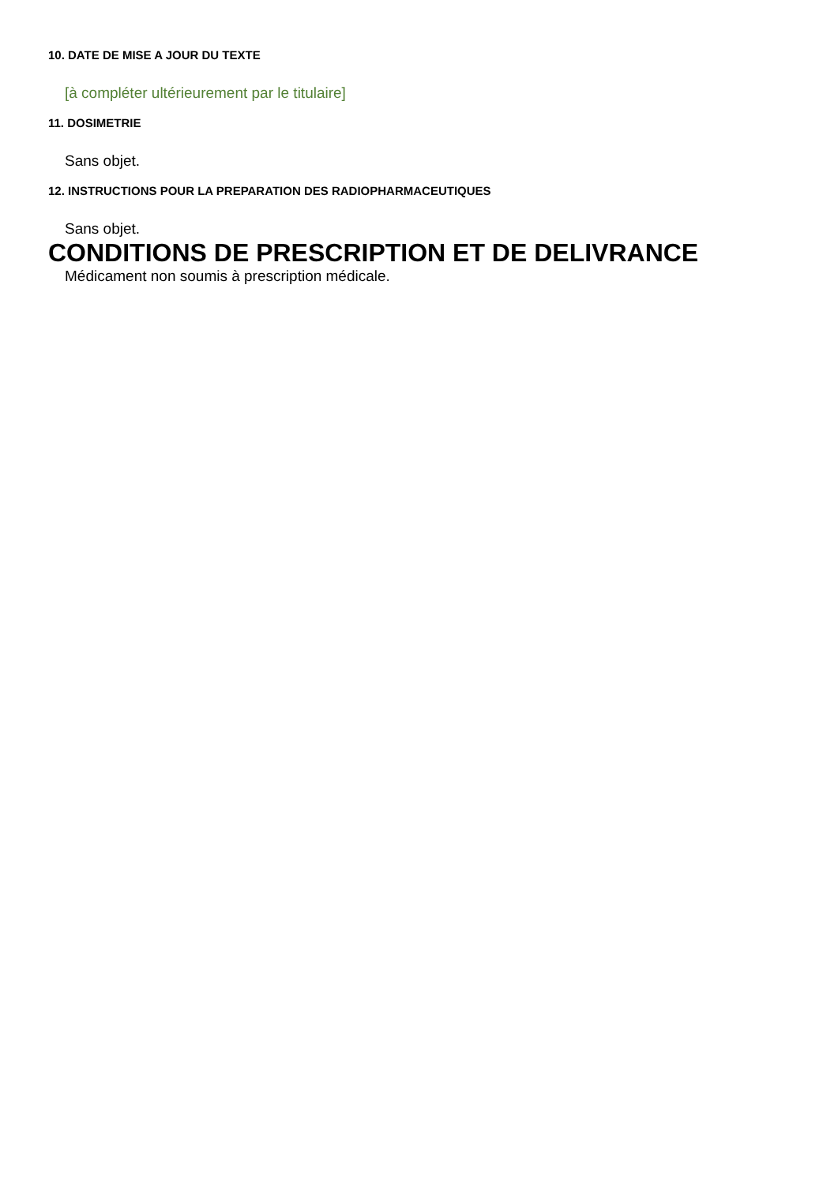10. DATE DE MISE A JOUR DU TEXTE
[à compléter ultérieurement par le titulaire]
11. DOSIMETRIE
Sans objet.
12. INSTRUCTIONS POUR LA PREPARATION DES RADIOPHARMACEUTIQUES
Sans objet.
CONDITIONS DE PRESCRIPTION ET DE DELIVRANCE
Médicament non soumis à prescription médicale.